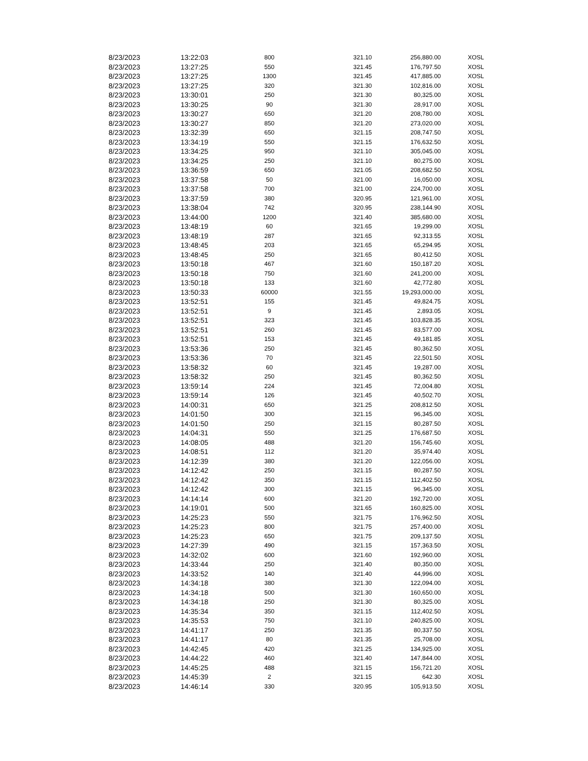| 8/23/2023 | 13:22:03 | 800 | 321.10 | 256,880.00 | XOSL |
| 8/23/2023 | 13:27:25 | 550 | 321.45 | 176,797.50 | XOSL |
| 8/23/2023 | 13:27:25 | 1300 | 321.45 | 417,885.00 | XOSL |
| 8/23/2023 | 13:27:25 | 320 | 321.30 | 102,816.00 | XOSL |
| 8/23/2023 | 13:30:01 | 250 | 321.30 | 80,325.00 | XOSL |
| 8/23/2023 | 13:30:25 | 90 | 321.30 | 28,917.00 | XOSL |
| 8/23/2023 | 13:30:27 | 650 | 321.20 | 208,780.00 | XOSL |
| 8/23/2023 | 13:30:27 | 850 | 321.20 | 273,020.00 | XOSL |
| 8/23/2023 | 13:32:39 | 650 | 321.15 | 208,747.50 | XOSL |
| 8/23/2023 | 13:34:19 | 550 | 321.15 | 176,632.50 | XOSL |
| 8/23/2023 | 13:34:25 | 950 | 321.10 | 305,045.00 | XOSL |
| 8/23/2023 | 13:34:25 | 250 | 321.10 | 80,275.00 | XOSL |
| 8/23/2023 | 13:36:59 | 650 | 321.05 | 208,682.50 | XOSL |
| 8/23/2023 | 13:37:58 | 50 | 321.00 | 16,050.00 | XOSL |
| 8/23/2023 | 13:37:58 | 700 | 321.00 | 224,700.00 | XOSL |
| 8/23/2023 | 13:37:59 | 380 | 320.95 | 121,961.00 | XOSL |
| 8/23/2023 | 13:38:04 | 742 | 320.95 | 238,144.90 | XOSL |
| 8/23/2023 | 13:44:00 | 1200 | 321.40 | 385,680.00 | XOSL |
| 8/23/2023 | 13:48:19 | 60 | 321.65 | 19,299.00 | XOSL |
| 8/23/2023 | 13:48:19 | 287 | 321.65 | 92,313.55 | XOSL |
| 8/23/2023 | 13:48:45 | 203 | 321.65 | 65,294.95 | XOSL |
| 8/23/2023 | 13:48:45 | 250 | 321.65 | 80,412.50 | XOSL |
| 8/23/2023 | 13:50:18 | 467 | 321.60 | 150,187.20 | XOSL |
| 8/23/2023 | 13:50:18 | 750 | 321.60 | 241,200.00 | XOSL |
| 8/23/2023 | 13:50:18 | 133 | 321.60 | 42,772.80 | XOSL |
| 8/23/2023 | 13:50:33 | 60000 | 321.55 | 19,293,000.00 | XOSL |
| 8/23/2023 | 13:52:51 | 155 | 321.45 | 49,824.75 | XOSL |
| 8/23/2023 | 13:52:51 | 9 | 321.45 | 2,893.05 | XOSL |
| 8/23/2023 | 13:52:51 | 323 | 321.45 | 103,828.35 | XOSL |
| 8/23/2023 | 13:52:51 | 260 | 321.45 | 83,577.00 | XOSL |
| 8/23/2023 | 13:52:51 | 153 | 321.45 | 49,181.85 | XOSL |
| 8/23/2023 | 13:53:36 | 250 | 321.45 | 80,362.50 | XOSL |
| 8/23/2023 | 13:53:36 | 70 | 321.45 | 22,501.50 | XOSL |
| 8/23/2023 | 13:58:32 | 60 | 321.45 | 19,287.00 | XOSL |
| 8/23/2023 | 13:58:32 | 250 | 321.45 | 80,362.50 | XOSL |
| 8/23/2023 | 13:59:14 | 224 | 321.45 | 72,004.80 | XOSL |
| 8/23/2023 | 13:59:14 | 126 | 321.45 | 40,502.70 | XOSL |
| 8/23/2023 | 14:00:31 | 650 | 321.25 | 208,812.50 | XOSL |
| 8/23/2023 | 14:01:50 | 300 | 321.15 | 96,345.00 | XOSL |
| 8/23/2023 | 14:01:50 | 250 | 321.15 | 80,287.50 | XOSL |
| 8/23/2023 | 14:04:31 | 550 | 321.25 | 176,687.50 | XOSL |
| 8/23/2023 | 14:08:05 | 488 | 321.20 | 156,745.60 | XOSL |
| 8/23/2023 | 14:08:51 | 112 | 321.20 | 35,974.40 | XOSL |
| 8/23/2023 | 14:12:39 | 380 | 321.20 | 122,056.00 | XOSL |
| 8/23/2023 | 14:12:42 | 250 | 321.15 | 80,287.50 | XOSL |
| 8/23/2023 | 14:12:42 | 350 | 321.15 | 112,402.50 | XOSL |
| 8/23/2023 | 14:12:42 | 300 | 321.15 | 96,345.00 | XOSL |
| 8/23/2023 | 14:14:14 | 600 | 321.20 | 192,720.00 | XOSL |
| 8/23/2023 | 14:19:01 | 500 | 321.65 | 160,825.00 | XOSL |
| 8/23/2023 | 14:25:23 | 550 | 321.75 | 176,962.50 | XOSL |
| 8/23/2023 | 14:25:23 | 800 | 321.75 | 257,400.00 | XOSL |
| 8/23/2023 | 14:25:23 | 650 | 321.75 | 209,137.50 | XOSL |
| 8/23/2023 | 14:27:39 | 490 | 321.15 | 157,363.50 | XOSL |
| 8/23/2023 | 14:32:02 | 600 | 321.60 | 192,960.00 | XOSL |
| 8/23/2023 | 14:33:44 | 250 | 321.40 | 80,350.00 | XOSL |
| 8/23/2023 | 14:33:52 | 140 | 321.40 | 44,996.00 | XOSL |
| 8/23/2023 | 14:34:18 | 380 | 321.30 | 122,094.00 | XOSL |
| 8/23/2023 | 14:34:18 | 500 | 321.30 | 160,650.00 | XOSL |
| 8/23/2023 | 14:34:18 | 250 | 321.30 | 80,325.00 | XOSL |
| 8/23/2023 | 14:35:34 | 350 | 321.15 | 112,402.50 | XOSL |
| 8/23/2023 | 14:35:53 | 750 | 321.10 | 240,825.00 | XOSL |
| 8/23/2023 | 14:41:17 | 250 | 321.35 | 80,337.50 | XOSL |
| 8/23/2023 | 14:41:17 | 80 | 321.35 | 25,708.00 | XOSL |
| 8/23/2023 | 14:42:45 | 420 | 321.25 | 134,925.00 | XOSL |
| 8/23/2023 | 14:44:22 | 460 | 321.40 | 147,844.00 | XOSL |
| 8/23/2023 | 14:45:25 | 488 | 321.15 | 156,721.20 | XOSL |
| 8/23/2023 | 14:45:39 | 2 | 321.15 | 642.30 | XOSL |
| 8/23/2023 | 14:46:14 | 330 | 320.95 | 105,913.50 | XOSL |